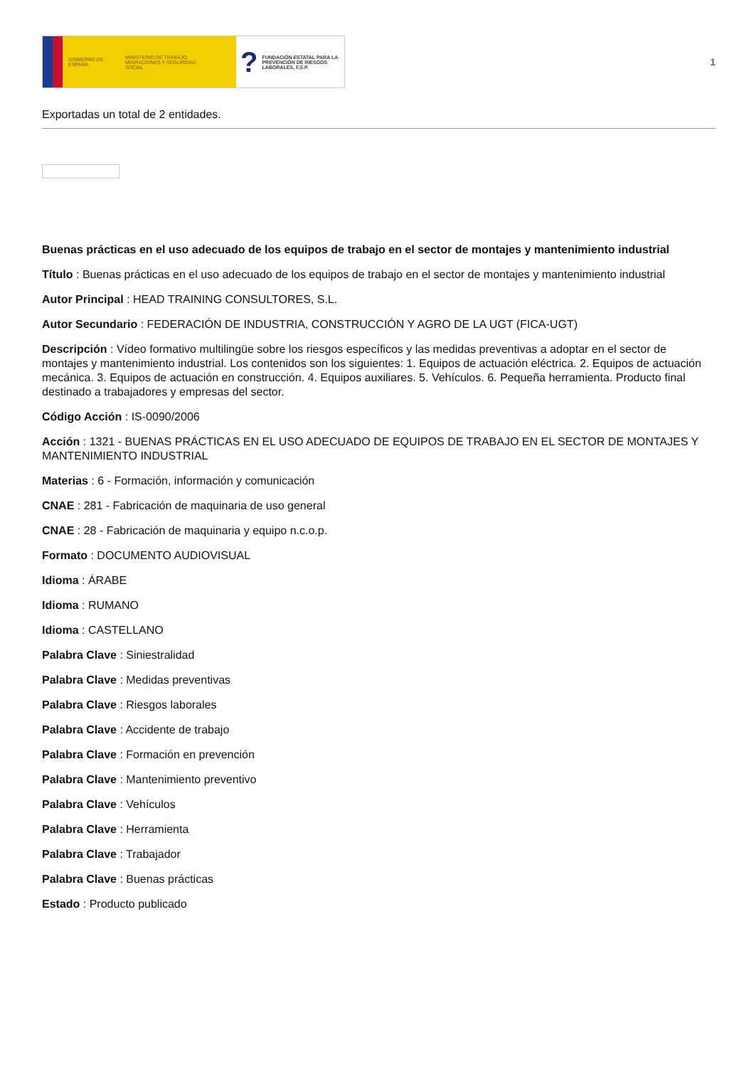GOBIERNO DE ESPAÑA
MINISTERIO DE TRABAJO, MIGRACIONES Y SEGURIDAD SOCIAL
? FUNDACIÓN ESTATAL PARA LA PREVENCIÓN DE RIESGOS LABORALES, F.S.P.
1
Exportadas un total de 2 entidades.
Buenas prácticas en el uso adecuado de los equipos de trabajo en el sector de montajes y mantenimiento industrial
Título : Buenas prácticas en el uso adecuado de los equipos de trabajo en el sector de montajes y mantenimiento industrial
Autor Principal : HEAD TRAINING CONSULTORES, S.L.
Autor Secundario : FEDERACIÓN DE INDUSTRIA, CONSTRUCCIÓN Y AGRO DE LA UGT (FICA-UGT)
Descripción : Vídeo formativo multilingüe sobre los riesgos específicos y las medidas preventivas a adoptar en el sector de montajes y mantenimiento industrial. Los contenidos son los siguientes: 1. Equipos de actuación eléctrica. 2. Equipos de actuación mecánica. 3. Equipos de actuación en construcción. 4. Equipos auxiliares. 5. Vehículos. 6. Pequeña herramienta. Producto final destinado a trabajadores y empresas del sector.
Código Acción : IS-0090/2006
Acción : 1321 - BUENAS PRÁCTICAS EN EL USO ADECUADO DE EQUIPOS DE TRABAJO EN EL SECTOR DE MONTAJES Y MANTENIMIENTO INDUSTRIAL
Materias : 6 - Formación, información y comunicación
CNAE : 281 - Fabricación de maquinaria de uso general
CNAE : 28 - Fabricación de maquinaria y equipo n.c.o.p.
Formato : DOCUMENTO AUDIOVISUAL
Idioma : ÁRABE
Idioma : RUMANO
Idioma : CASTELLANO
Palabra Clave : Siniestralidad
Palabra Clave : Medidas preventivas
Palabra Clave : Riesgos laborales
Palabra Clave : Accidente de trabajo
Palabra Clave : Formación en prevención
Palabra Clave : Mantenimiento preventivo
Palabra Clave : Vehículos
Palabra Clave : Herramienta
Palabra Clave : Trabajador
Palabra Clave : Buenas prácticas
Estado : Producto publicado